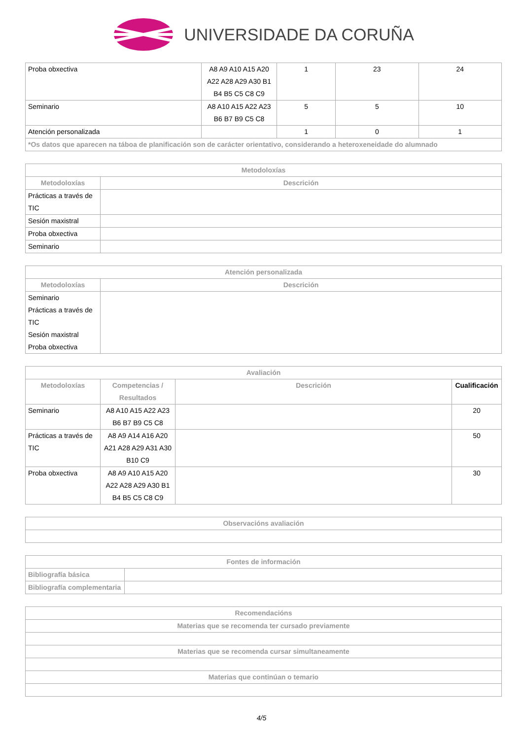UNIVERSIDADE DA CORUÑA
| Proba obxectiva | A8 A9 A10 A15 A20 A22 A28 A29 A30 B1 B4 B5 C5 C8 C9 | 1 | 23 | 24 |
| Seminario | A8 A10 A15 A22 A23 B6 B7 B9 C5 C8 | 5 | 5 | 10 |
| Atención personalizada | | 1 | 0 | 1 |
| *Os datos que aparecen na táboa de planificación son de carácter orientativo, considerando a heteroxeneidade do alumnado | | | | |
| Metodoloxías | |
| --- | --- |
| Metodoloxías | Descrición |
| Prácticas a través de TIC | |
| Sesión maxistral | |
| Proba obxectiva | |
| Seminario | |
| Atención personalizada | |
| --- | --- |
| Metodoloxías | Descrición |
| Seminario Prácticas a través de TIC Sesión maxistral Proba obxectiva | |
| Avaliación | | | |
| --- | --- | --- | --- |
| Metodoloxías | Competencias / Resultados | Descrición | Cualificación |
| Seminario | A8 A10 A15 A22 A23 B6 B7 B9 C5 C8 | | 20 |
| Prácticas a través de TIC | A8 A9 A14 A16 A20 A21 A28 A29 A31 A30 B10 C9 | | 50 |
| Proba obxectiva | A8 A9 A10 A15 A20 A22 A28 A29 A30 B1 B4 B5 C5 C8 C9 | | 30 |
| Observacións avaliación |
| --- |
| Fontes de información | |
| --- | --- |
| Bibliografía básica | |
| Bibliografía complementaria | |
| Recomendacións |
| --- |
| Materias que se recomenda ter cursado previamente |
| Materias que se recomenda cursar simultaneamente |
| Materias que continúan o temario |
4/5